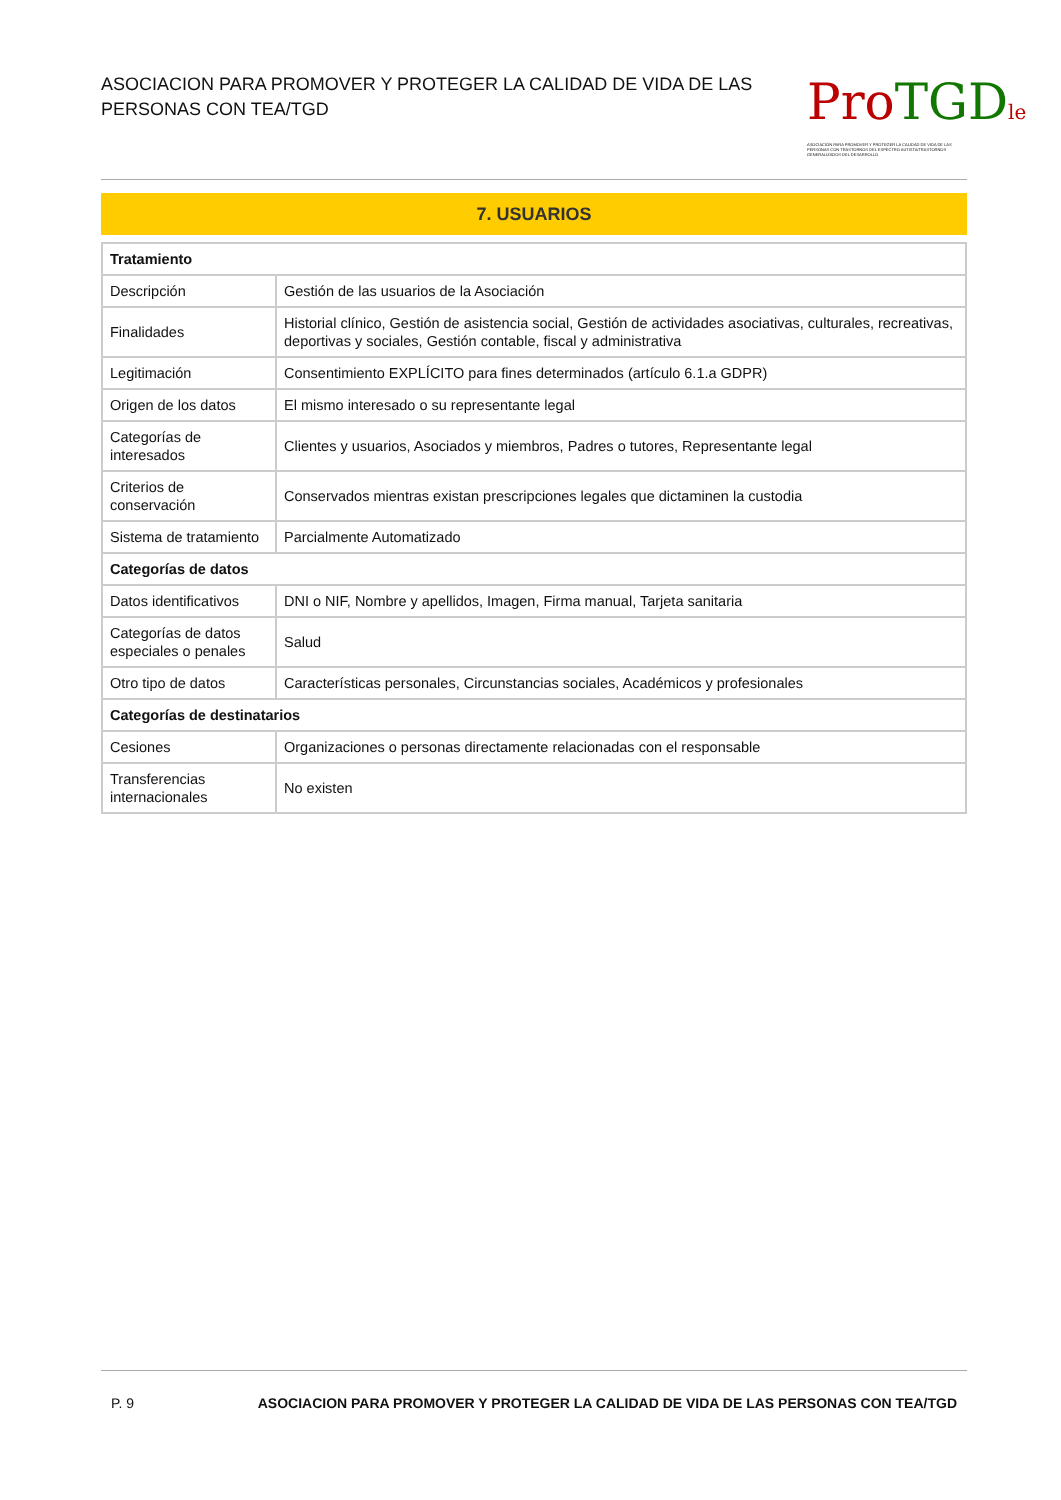ASOCIACION PARA PROMOVER Y PROTEGER LA CALIDAD DE VIDA DE LAS PERSONAS CON TEA/TGD
Pro TGD le
ASOCIACIÓN PARA PROMOVER Y PROTEGER LA CALIDAD DE VIDA DE LAS PERSONAS CON TRASTORNOS DEL ESPECTRO AUTISTA/TRASTORNOS GENERALIZADOS DEL DESARROLLO
7. USUARIOS
| Tratamiento | |
| --- | --- |
| Descripción | Gestión de las usuarios de la Asociación |
| Finalidades | Historial clínico, Gestión de asistencia social, Gestión de actividades asociativas, culturales, recreativas, deportivas y sociales, Gestión contable, fiscal y administrativa |
| Legitimación | Consentimiento EXPLÍCITO para fines determinados (artículo 6.1.a GDPR) |
| Origen de los datos | El mismo interesado o su representante legal |
| Categorías de interesados | Clientes y usuarios, Asociados y miembros, Padres o tutores, Representante legal |
| Criterios de conservación | Conservados mientras existan prescripciones legales que dictaminen la custodia |
| Sistema de tratamiento | Parcialmente Automatizado |
| Categorías de datos | |
| Datos identificativos | DNI o NIF, Nombre y apellidos, Imagen, Firma manual, Tarjeta sanitaria |
| Categorías de datos especiales o penales | Salud |
| Otro tipo de datos | Características personales, Circunstancias sociales, Académicos y profesionales |
| Categorías de destinatarios | |
| Cesiones | Organizaciones o personas directamente relacionadas con el responsable |
| Transferencias internacionales | No existen |
P. 9 ASOCIACION PARA PROMOVER Y PROTEGER LA CALIDAD DE VIDA DE LAS PERSONAS CON TEA/TGD